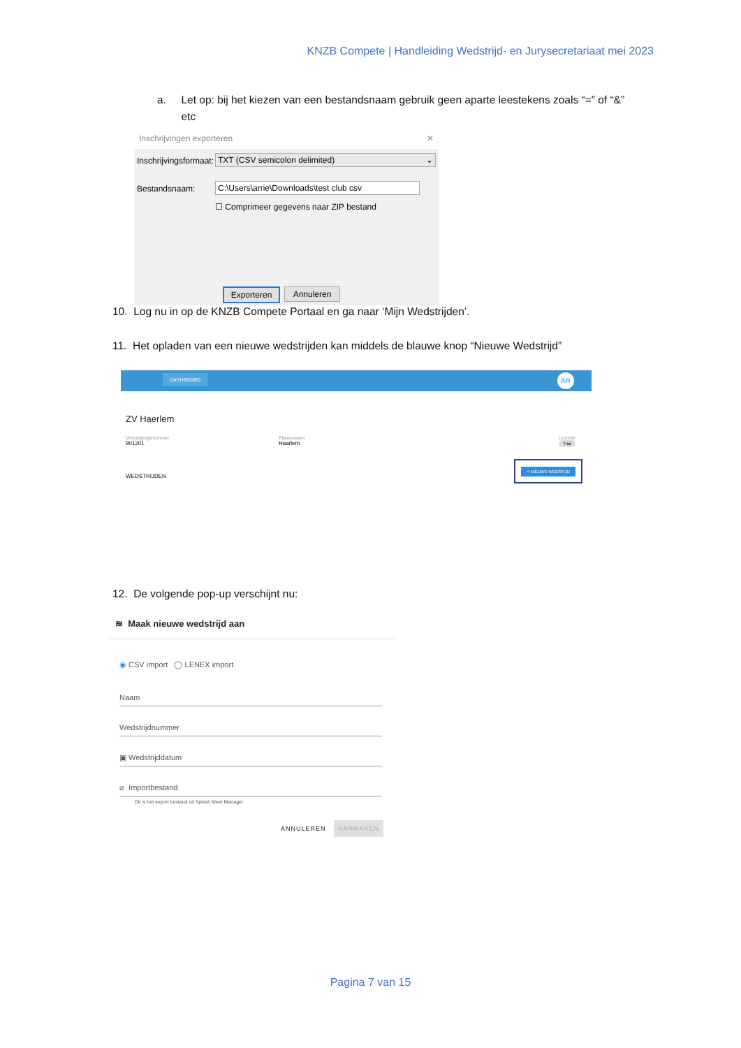KNZB Compete | Handleiding Wedstrijd- en Jurysecretariaat mei 2023
a. Let op: bij het kiezen van een bestandsnaam gebruik geen aparte leestekens zoals “=” of “&”
etc
Inschrijvingen exporteren ✕
Inschrijvingsformaat: TXT (CSV semicolon delimited) ⌄
Bestandsnaam: C:\Users\arrie\Downloads\test club csv
☐ Comprimeer gegevens naar ZIP bestand
Exporteren Annuleren
10. Log nu in op de KNZB Compete Portaal en ga naar ‘Mijn Wedstrijden’.
11. Het opladen van een nieuwe wedstrijden kan middels de blauwe knop “Nieuwe Wedstrijd”
DASHBOARD AR
ZV Haerlem
Verenigingsnummer
901201
Plaatsnaam
Haarlem
Licentie
Trial
WEDSTRIJDEN
+ NIEUWE WEDSTIJD
12. De volgende pop-up verschijnt nu:
≋ Maak nieuwe wedstrijd aan
◉ CSV import ◯ LENEX import
Naam
Wedstrijdnummer
▣ Wedstrijddatum
⌀ Importbestand
Dit is het export bestand uit Splash Meet Manager
ANNULEREN AANMAKEN
Pagina 7 van 15